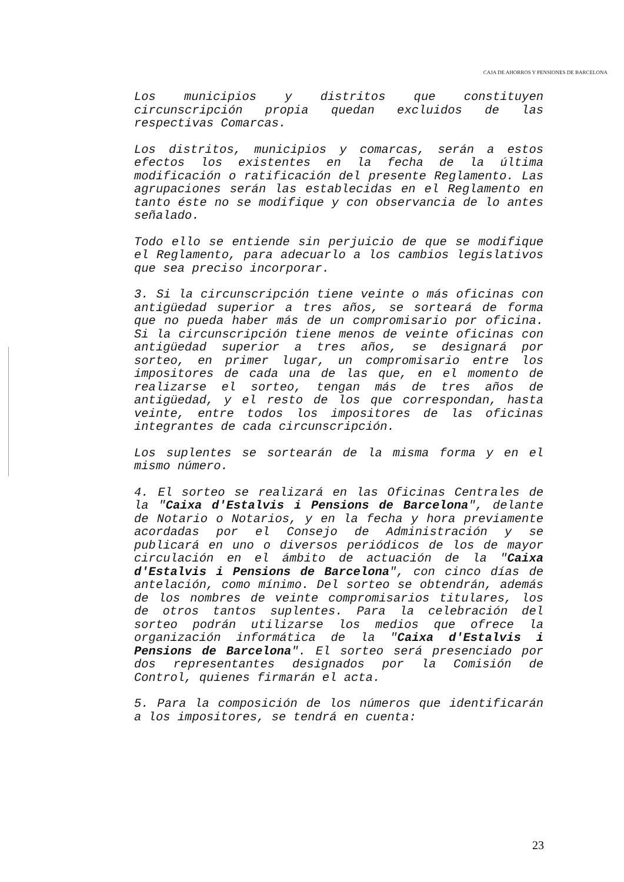CAJA DE AHORROS Y PENSIONES DE BARCELONA
Los municipios y distritos que constituyen circunscripción propia quedan excluidos de las respectivas Comarcas.
Los distritos, municipios y comarcas, serán a estos efectos los existentes en la fecha de la última modificación o ratificación del presente Reglamento. Las agrupaciones serán las establecidas en el Reglamento en tanto éste no se modifique y con observancia de lo antes señalado.
Todo ello se entiende sin perjuicio de que se modifique el Reglamento, para adecuarlo a los cambios legislativos que sea preciso incorporar.
3. Si la circunscripción tiene veinte o más oficinas con antigüedad superior a tres años, se sorteará de forma que no pueda haber más de un compromisario por oficina. Si la circunscripción tiene menos de veinte oficinas con antigüedad superior a tres años, se designará por sorteo, en primer lugar, un compromisario entre los impositores de cada una de las que, en el momento de realizarse el sorteo, tengan más de tres años de antigüedad, y el resto de los que correspondan, hasta veinte, entre todos los impositores de las oficinas integrantes de cada circunscripción.
Los suplentes se sortearán de la misma forma y en el mismo número.
4. El sorteo se realizará en las Oficinas Centrales de la "Caixa d'Estalvis i Pensions de Barcelona", delante de Notario o Notarios, y en la fecha y hora previamente acordadas por el Consejo de Administración y se publicará en uno o diversos periódicos de los de mayor circulación en el ámbito de actuación de la "Caixa d'Estalvis i Pensions de Barcelona", con cinco días de antelación, como mínimo. Del sorteo se obtendrán, además de los nombres de veinte compromisarios titulares, los de otros tantos suplentes. Para la celebración del sorteo podrán utilizarse los medios que ofrece la organización informática de la "Caixa d'Estalvis i Pensions de Barcelona". El sorteo será presenciado por dos representantes designados por la Comisión de Control, quienes firmarán el acta.
5. Para la composición de los números que identificarán a los impositores, se tendrá en cuenta:
23